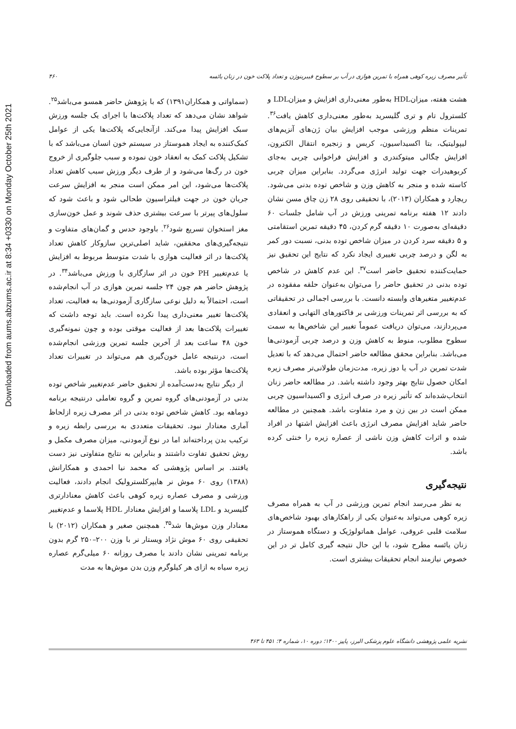Downloaded from aums.abzums.ac.ir at 8:34 +0330 on Monday October 25th 2021
۴۶۰ تأثیر مصرف زیره کوهی همراه با تمرین هوازی در آب بر سطوح فیبرینوژن و تعداد پلاکت خون در زنان یائسه
(سماواتی و همکاران۱۳۹۱) که با پژوهش حاضر همسو می‌باشد<sup>۲۵</sup>. شواهد نشان می‌دهد که تعداد پلاکت‌ها با اجرای یک جلسه ورزش سبک افزایش پیدا می‌کند. ازآنجایی‌که پلاکت‌ها یکی از عوامل کمک‌کننده به ایجاد هموستاز در سیستم خون انسان می‌باشد که با تشکیل پلاکت کمک به انعقاد خون نموده و سبب جلوگیری از خروج خون در رگ‌ها می‌شود و از طرف دیگر ورزش سبب کاهش تعداد پلاکت‌ها می‌شود، این امر ممکن است منجر به افزایش سرعت جریان خون در جهت فیلتراسیون طحالی شود و باعث شود که سلول‌های پیرتر با سرعت بیشتری حذف شوند و عمل خون‌سازی مغز استخوان تسریع شود<sup>۲۶</sup>. باوجود حدس و گمان‌های متفاوت و نتیجه‌گیری‌های محققین، شاید اصلی‌ترین سازوکار کاهش تعداد پلاکت‌ها در اثر فعالیت هوازی با شدت متوسط مربوط به افزایش یا عدم‌تغییر PH خون در اثر سازگاری با ورزش می‌باشد<sup>۳۴</sup>. در پژوهش حاضر هم چون ۲۴ جلسه تمرین هوازی در آب انجام‌شده است، احتمالاً به دلیل نوعی سازگاری آزمودنی‌ها به فعالیت، تعداد پلاکت‌ها تغییر معنی‌داری پیدا نکرده است. باید توجه داشت که تغییرات پلاکت‌ها بعد از فعالیت موقتی بوده و چون نمونه‌گیری خون ۴۸ ساعت بعد از آخرین جلسه تمرین ورزشی انجام‌شده است، درنتیجه عامل خون‌گیری هم می‌تواند در تغییرات تعداد پلاکت‌ها مؤثر بوده باشد.
از دیگر نتایج به‌دست‌آمده از تحقیق حاضر عدم‌تغییر شاخص توده بدنی در آزمودنی‌های گروه تمرین و گروه تعاملی درنتیجه برنامه دوماهه بود. کاهش شاخص توده بدنی در اثر مصرف زیره ازلحاظ آماری معنادار نبود. تحقیقات متعددی به بررسی رابطه زیره و ترکیب بدن پرداخته‌اند اما در نوع آزمودنی، میزان مصرف مکمل و روش تحقیق تفاوت داشتند و بنابراین به نتایج متفاوتی نیز دست یافتند. بر اساس پژوهشی که محمد نیا احمدی و همکارانش (۱۳۸۸) روی ۶۰ موش نر هایپرکلسترولیک انجام دادند، فعالیت ورزشی و مصرف عصاره زیره کوهی باعث کاهش معنادارتری گلیسرید و LDL پلاسما و افزایش معنادار HDL پلاسما و عدم‌تغییر معنادار وزن موش‌ها شد<sup>۳۵</sup>. همچنین صغیر و همکاران (۲۰۱۲) با تحقیقی روی ۶۰ موش نژاد ویستار نر با وزن ۲۰۰–۲۵۰ گرم بدون برنامه تمرینی نشان دادند با مصرف روزانه ۶۰ میلی‌گرم عصاره زیره سیاه به ازای هر کیلوگرم وزن بدن موش‌ها به مدت
هشت هفته، میزانHDL به‌طور معنی‌داری افزایش و میزانLDL و کلسترول تام و تری گلیسرید به‌طور معنی‌داری کاهش یافت<sup>۳۶</sup>. تمرینات منظم ورزشی موجب افزایش بیان ژن‌های آنزیم‌های لیپولیتیک، بتا اکسیداسیون، کربس و زنجیره انتقال الکترون، افزایش چگالی میتوکندری و افزایش فراخوانی چربی به‌جای کربوهیدرات جهت تولید انرژی می‌گردد. بنابراین میزان چربی کاسته شده و منجر به کاهش وزن و شاخص توده بدنی می‌شود. ریچارد و همکاران (۲۰۱۳)، با تحقیقی روی ۲۸ زن چاق مسن نشان دادند ۱۲ هفته برنامه تمرینی ورزش در آب شامل جلسات ۶۰ دقیقه‌ای به‌صورت ۱۰ دقیقه گرم کردن، ۴۵ دقیقه تمرین استقامتی و ۵ دقیقه سرد کردن در میزان شاخص توده بدنی، نسبت دور کمر به لگن و درصد چربی تغییری ایجاد نکرد که نتایج این تحقیق نیز حمایت‌کننده تحقیق حاضر است<sup>۳۷</sup>. این عدم کاهش در شاخص توده بدنی در تحقیق حاضر را می‌توان به‌عنوان حلقه مفقوده در عدم‌تغییر متغیرهای وابسته دانست. با بررسی اجمالی در تحقیقاتی که به بررسی اثر تمرینات ورزشی بر فاکتورهای التهابی و انعقادی می‌پردازند، می‌توان دریافت عموماً تغییر این شاخص‌ها به سمت سطوح مطلوب، منوط به کاهش وزن و درصد چربی آزمودنی‌ها می‌باشد. بنابراین محقق مطالعه حاضر احتمال می‌دهد که با تعدیل شدت تمرین در آب یا دوز زیره، مدت‌زمان طولانی‌تر مصرف زیره امکان حصول نتایج بهتر وجود داشته باشد. در مطالعه حاضر زنان انتخاب‌شده‌اند که تأثیر زیره در صرف انرژی و اکسیداسیون چربی ممکن است در بین زن و مرد متفاوت باشد. همچنین در مطالعه حاضر شاید افزایش مصرف انرژی باعث افزایش اشتها در افراد شده و اثرات کاهش وزن ناشی از عصاره زیره را خنثی کرده باشد.
نتیجه‌گیری
به نظر می‌رسد انجام تمرین ورزشی در آب به همراه مصرف زیره کوهی می‌تواند به‌عنوان یکی از راهکارهای بهبود شاخص‌های سلامت قلبی عروقی، عوامل هماتولوژیک و دستگاه هموستاز در زنان یائسه مطرح شود، با این حال نتیجه گیری کامل تر در این خصوص نیازمند انجام تحقیقات بیشتری است.
نشریه علمی پژوهشی دانشگاه علوم پزشکی البرز، پاییز ۱۴۰۰؛ دوره ۱۰، شماره ۴؛ ۴۵۱ تا ۴۶۳